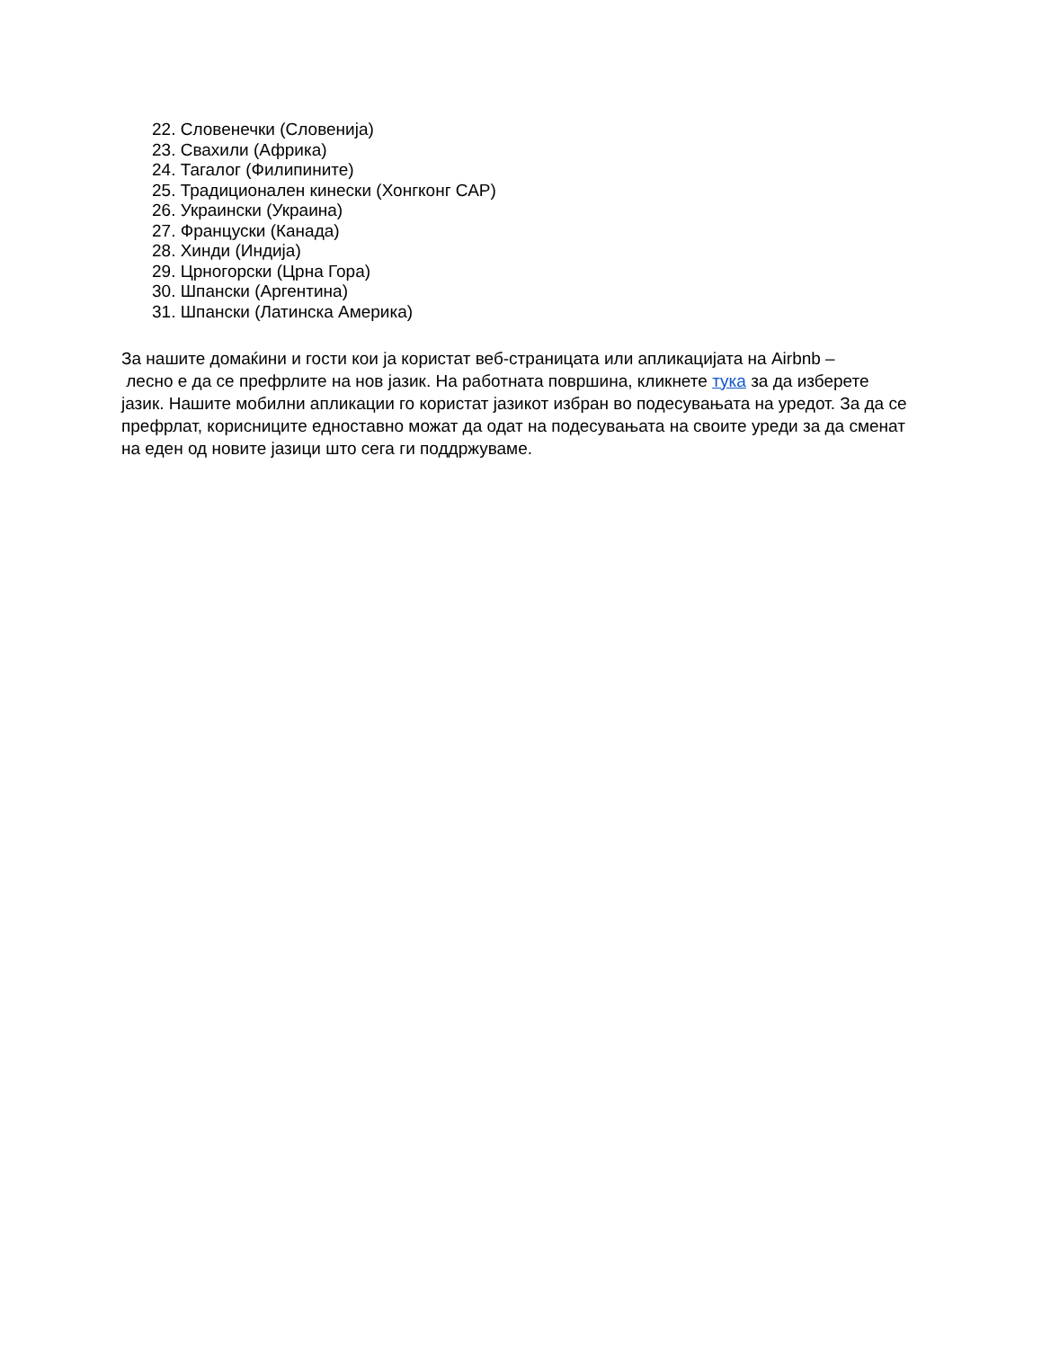22. Словенечки (Словенија)
23. Свахили (Африка)
24. Тагалог (Филипините)
25. Традиционален кинески (Хонгконг САР)
26. Украински (Украина)
27. Француски (Канада)
28. Хинди (Индија)
29. Црногорски (Црна Гора)
30. Шпански (Аргентина)
31. Шпански (Латинска Америка)
За нашите домаќини и гости кои ја користат веб-страницата или апликацијата на Airbnb –
лесно е да се префрлите на нов јазик. На работната површина, кликнете тука за да изберете јазик. Нашите мобилни апликации го користат јазикот избран во подесувањата на уредот. За да се префрлат, корисниците едноставно можат да одат на подесувањата на своите уреди за да сменат на еден од новите јазици што сега ги поддржуваме.